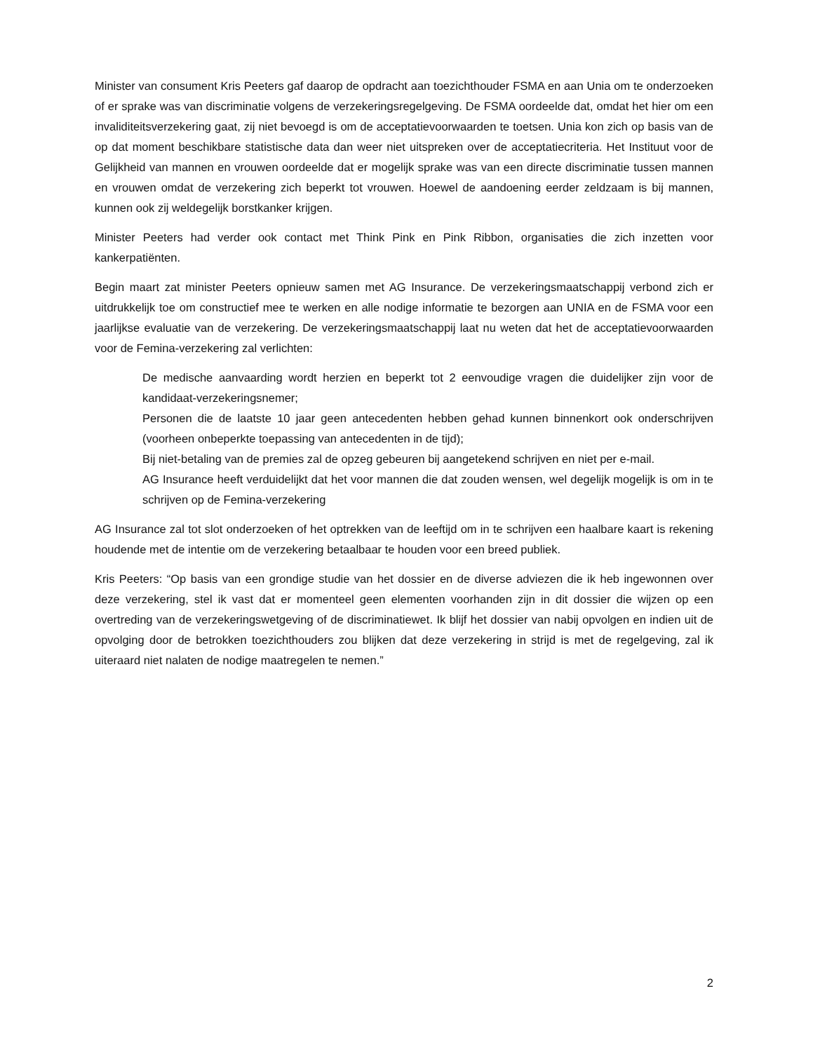Minister van consument Kris Peeters gaf daarop de opdracht aan toezichthouder FSMA en aan Unia om te onderzoeken of er sprake was van discriminatie volgens de verzekeringsregelgeving. De FSMA oordeelde dat, omdat het hier om een invaliditeitsverzekering gaat, zij niet bevoegd is om de acceptatievoorwaarden te toetsen. Unia kon zich op basis van de op dat moment beschikbare statistische data dan weer niet uitspreken over de acceptatiecriteria. Het Instituut voor de Gelijkheid van mannen en vrouwen oordeelde dat er mogelijk sprake was van een directe discriminatie tussen mannen en vrouwen omdat de verzekering zich beperkt tot vrouwen. Hoewel de aandoening eerder zeldzaam is bij mannen, kunnen ook zij weldegelijk borstkanker krijgen.
Minister Peeters had verder ook contact met Think Pink en Pink Ribbon, organisaties die zich inzetten voor kankerpatiënten.
Begin maart zat minister Peeters opnieuw samen met AG Insurance. De verzekeringsmaatschappij verbond zich er uitdrukkelijk toe om constructief mee te werken en alle nodige informatie te bezorgen aan UNIA en de FSMA voor een jaarlijkse evaluatie van de verzekering. De verzekeringsmaatschappij laat nu weten dat het de acceptatievoorwaarden voor de Femina-verzekering zal verlichten:
De medische aanvaarding wordt herzien en beperkt tot 2 eenvoudige vragen die duidelijker zijn voor de kandidaat-verzekeringsnemer;
Personen die de laatste 10 jaar geen antecedenten hebben gehad kunnen binnenkort ook onderschrijven (voorheen onbeperkte toepassing van antecedenten in de tijd);
Bij niet-betaling van de premies zal de opzeg gebeuren bij aangetekend schrijven en niet per e-mail.
AG Insurance heeft verduidelijkt dat het voor mannen die dat zouden wensen, wel degelijk mogelijk is om in te schrijven op de Femina-verzekering
AG Insurance zal tot slot onderzoeken of het optrekken van de leeftijd om in te schrijven een haalbare kaart is rekening houdende met de intentie om de verzekering betaalbaar te houden voor een breed publiek.
Kris Peeters: “Op basis van een grondige studie van het dossier en de diverse adviezen die ik heb ingewonnen over deze verzekering, stel ik vast dat er momenteel geen elementen voorhanden zijn in dit dossier die wijzen op een overtreding van de verzekeringswetgeving of de discriminatiewet. Ik blijf het dossier van nabij opvolgen en indien uit de opvolging door de betrokken toezichthouders zou blijken dat deze verzekering in strijd is met de regelgeving, zal ik uiteraard niet nalaten de nodige maatregelen te nemen.”
2